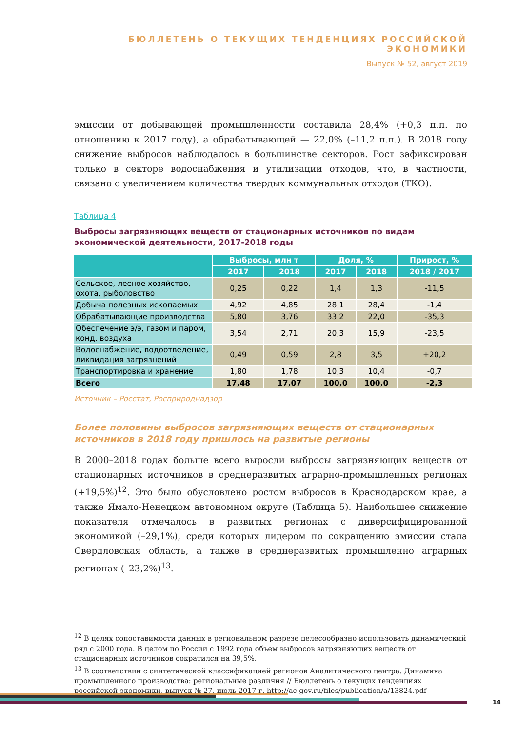БЮЛЛЕТЕНЬ О ТЕКУЩИХ ТЕНДЕНЦИЯХ РОССИЙСКОЙ ЭКОНОМИКИ
Выпуск № 52, август 2019
эмиссии от добывающей промышленности составила 28,4% (+0,3 п.п. по отношению к 2017 году), а обрабатывающей — 22,0% (–11,2 п.п.). В 2018 году снижение выбросов наблюдалось в большинстве секторов. Рост зафиксирован только в секторе водоснабжения и утилизации отходов, что, в частности, связано с увеличением количества твердых коммунальных отходов (ТКО).
Таблица 4
Выбросы загрязняющих веществ от стационарных источников по видам экономической деятельности, 2017-2018 годы
| | Выбросы, млн т | | Доля, % | | Прирост, % |
| --- | --- | --- | --- | --- | --- |
| | 2017 | 2018 | 2017 | 2018 | 2018 / 2017 |
| Сельское, лесное хозяйство, охота, рыболовство | 0,25 | 0,22 | 1,4 | 1,3 | -11,5 |
| Добыча полезных ископаемых | 4,92 | 4,85 | 28,1 | 28,4 | -1,4 |
| Обрабатывающие производства | 5,80 | 3,76 | 33,2 | 22,0 | -35,3 |
| Обеспечение э/э, газом и паром, конд. воздуха | 3,54 | 2,71 | 20,3 | 15,9 | -23,5 |
| Водоснабжение, водоотведение, ликвидация загрязнений | 0,49 | 0,59 | 2,8 | 3,5 | +20,2 |
| Транспортировка и хранение | 1,80 | 1,78 | 10,3 | 10,4 | -0,7 |
| Всего | 17,48 | 17,07 | 100,0 | 100,0 | -2,3 |
Источник – Росстат, Росприроднадзор
Более половины выбросов загрязняющих веществ от стационарных источников в 2018 году пришлось на развитые регионы
В 2000–2018 годах больше всего выросли выбросы загрязняющих веществ от стационарных источников в среднеразвитых аграрно-промышленных регионах (+19,5%)<sup>12</sup>. Это было обусловлено ростом выбросов в Краснодарском крае, а также Ямало-Ненецком автономном округе (Таблица 5). Наибольшее снижение показателя отмечалось в развитых регионах с диверсифицированной экономикой (–29,1%), среди которых лидером по сокращению эмиссии стала Свердловская область, а также в среднеразвитых промышленно аграрных регионах (–23,2%)<sup>13</sup>.
<sup>12</sup> В целях сопоставимости данных в региональном разрезе целесообразно использовать динамический ряд с 2000 года. В целом по России с 1992 года объем выбросов загрязняющих веществ от стационарных источников сократился на 39,5%.
<sup>13</sup> В соответствии с синтетической классификацией регионов Аналитического центра. Динамика промышленного производства: региональные различия // Бюллетень о текущих тенденциях российской экономики, выпуск № 27, июль 2017 г. http://ac.gov.ru/files/publication/a/13824.pdf
14